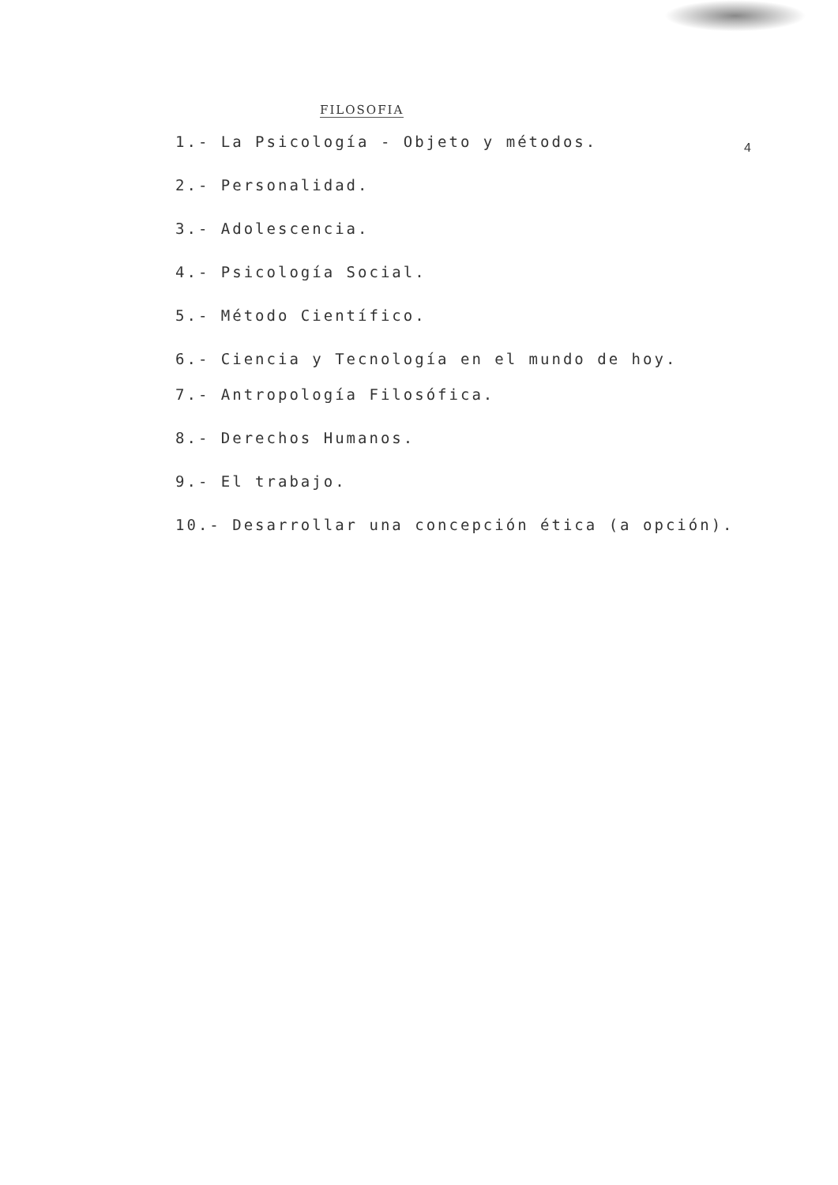FILOSOFIA
4
1.- La Psicología - Objeto y métodos.
2.- Personalidad.
3.- Adolescencia.
4.- Psicología Social.
5.- Método Científico.
6.- Ciencia y Tecnología en el mundo de hoy.
7.- Antropología Filosófica.
8.- Derechos Humanos.
9.- El trabajo.
10.- Desarrollar una concepción ética (a opción).